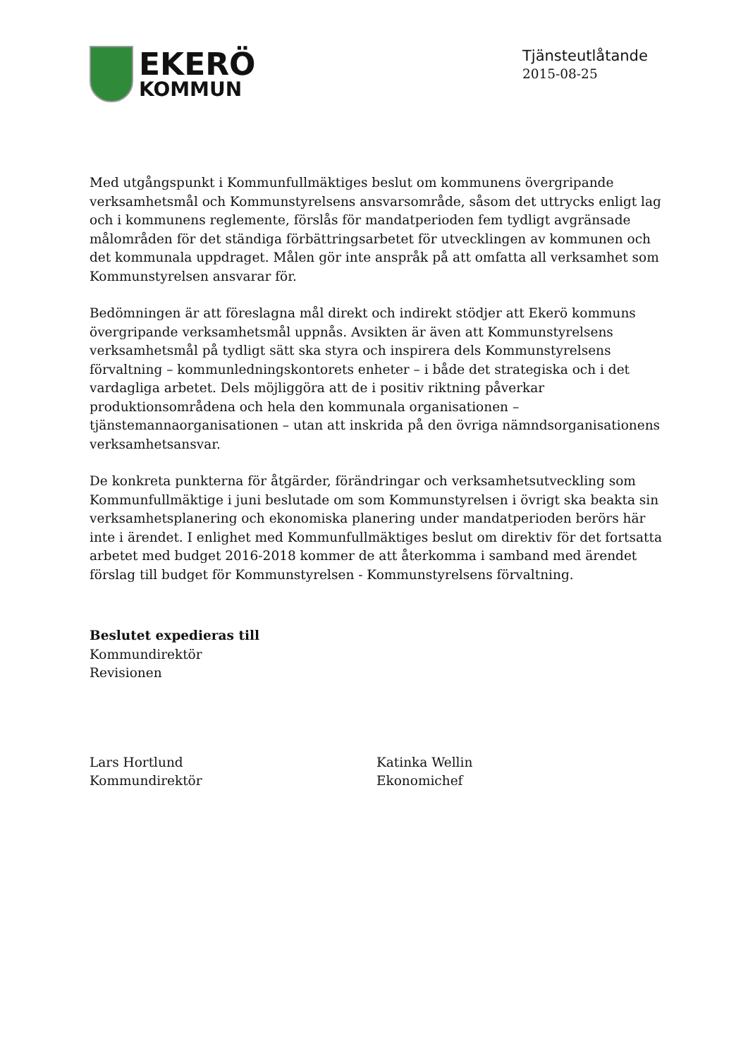EKERÖ
KOMMUN
Tjänsteutlåtande
2015-08-25
Med utgångspunkt i Kommunfullmäktiges beslut om kommunens övergripande verksamhetsmål och Kommunstyrelsens ansvarsområde, såsom det uttrycks enligt lag och i kommunens reglemente, förslås för mandatperioden fem tydligt avgränsade målområden för det ständiga förbättringsarbetet för utvecklingen av kommunen och det kommunala uppdraget. Målen gör inte anspråk på att omfatta all verksamhet som Kommunstyrelsen ansvarar för.
Bedömningen är att föreslagna mål direkt och indirekt stödjer att Ekerö kommuns övergripande verksamhetsmål uppnås. Avsikten är även att Kommunstyrelsens verksamhetsmål på tydligt sätt ska styra och inspirera dels Kommunstyrelsens förvaltning – kommunledningskontorets enheter – i både det strategiska och i det vardagliga arbetet. Dels möjliggöra att de i positiv riktning påverkar produktionsområdena och hela den kommunala organisationen – tjänstemannaorganisationen – utan att inskrida på den övriga nämndsorganisationens verksamhetsansvar.
De konkreta punkterna för åtgärder, förändringar och verksamhetsutveckling som Kommunfullmäktige i juni beslutade om som Kommunstyrelsen i övrigt ska beakta sin verksamhetsplanering och ekonomiska planering under mandatperioden berörs här inte i ärendet. I enlighet med Kommunfullmäktiges beslut om direktiv för det fortsatta arbetet med budget 2016-2018 kommer de att återkomma i samband med ärendet förslag till budget för Kommunstyrelsen - Kommunstyrelsens förvaltning.
Beslutet expedieras till
Kommundirektör
Revisionen
Lars Hortlund
Kommundirektör
Katinka Wellin
Ekonomichef